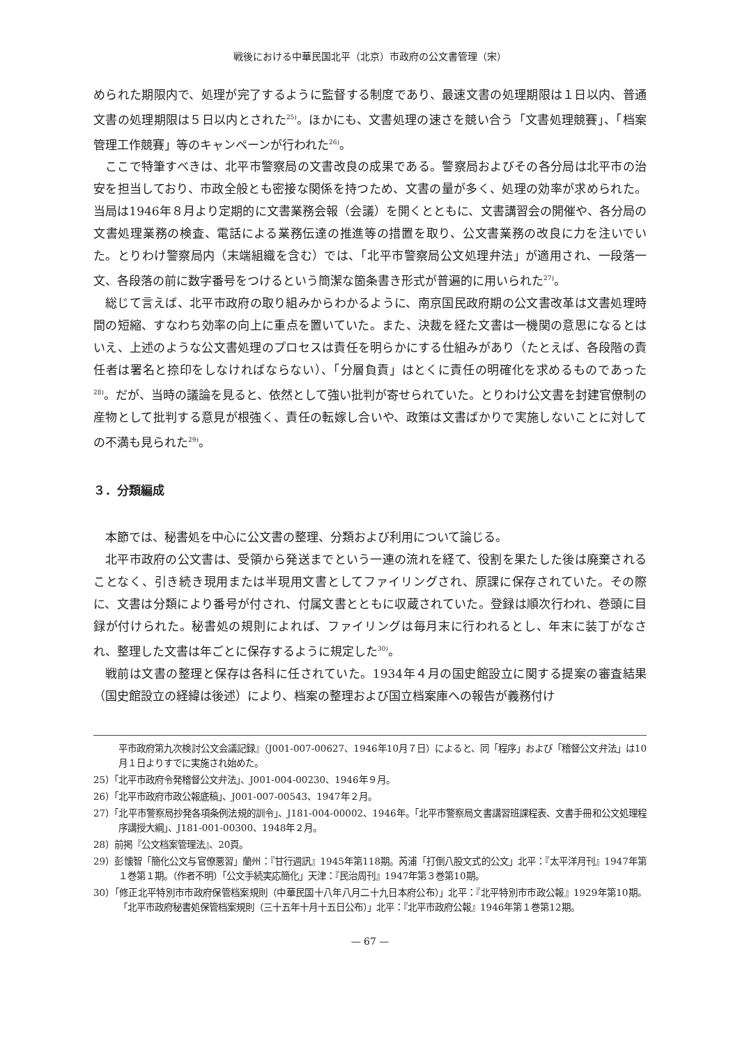戦後における中華民国北平（北京）市政府の公文書管理（宋）
められた期限内で、処理が完了するように監督する制度であり、最速文書の処理期限は１日以内、普通文書の処理期限は５日以内とされた<sup>25)</sup>。ほかにも、文書処理の速さを競い合う「文書処理競賽」、「档案管理工作競賽」等のキャンペーンが行われた<sup>26)</sup>。
ここで特筆すべきは、北平市警察局の文書改良の成果である。警察局およびその各分局は北平市の治安を担当しており、市政全般とも密接な関係を持つため、文書の量が多く、処理の効率が求められた。当局は1946年８月より定期的に文書業務会報（会議）を開くとともに、文書講習会の開催や、各分局の文書処理業務の検査、電話による業務伝達の推進等の措置を取り、公文書業務の改良に力を注いでいた。とりわけ警察局内（末端組織を含む）では、「北平市警察局公文処理弁法」が適用され、一段落一文、各段落の前に数字番号をつけるという簡潔な箇条書き形式が普遍的に用いられた<sup>27)</sup>。
総じて言えば、北平市政府の取り組みからわかるように、南京国民政府期の公文書改革は文書処理時間の短縮、すなわち効率の向上に重点を置いていた。また、決裁を経た文書は一機関の意思になるとはいえ、上述のような公文書処理のプロセスは責任を明らかにする仕組みがあり（たとえば、各段階の責任者は署名と捺印をしなければならない）、「分層負責」はとくに責任の明確化を求めるものであった<sup>28)</sup>。だが、当時の議論を見ると、依然として強い批判が寄せられていた。とりわけ公文書を封建官僚制の産物として批判する意見が根強く、責任の転嫁し合いや、政策は文書ばかりで実施しないことに対しての不満も見られた<sup>29)</sup>。
３．分類編成
本節では、秘書処を中心に公文書の整理、分類および利用について論じる。
北平市政府の公文書は、受領から発送までという一連の流れを経て、役割を果たした後は廃棄されることなく、引き続き現用または半現用文書としてファイリングされ、原課に保存されていた。その際に、文書は分類により番号が付され、付属文書とともに収蔵されていた。登録は順次行われ、巻頭に目録が付けられた。秘書処の規則によれば、ファイリングは毎月末に行われるとし、年末に装丁がなされ、整理した文書は年ごとに保存するように規定した<sup>30)</sup>。
戦前は文書の整理と保存は各科に任されていた。1934年４月の国史館設立に関する提案の審査結果（国史館設立の経緯は後述）により、档案の整理および国立档案庫への報告が義務付け
平市政府第九次検討公文会議記録』（J001-007-00627、1946年10月７日）によると、同「程序」および「稽督公文弁法」は10月１日よりすでに実施され始めた。
25）「北平市政府令発稽督公文弁法」、J001-004-00230、1946年９月。
26）「北平市政府市政公報底稿」、J001-007-00543、1947年２月。
27）「北平市警察局抄発各項条例法規的訓令」、J181-004-00002、1946年。「北平市警察局文書講習班課程表、文書手冊和公文処理程序講授大綱」、J181-001-00300、1948年２月。
28）前掲『公文档案管理法』、20頁。
29）彭懐智「簡化公文与官僚悪習」蘭州：『甘行週訊』1945年第118期。芮浦「打倒八股文式的公文」北平：『太平洋月刊』1947年第１巻第１期。（作者不明）「公文手続実応簡化」天津：『民治周刊』1947年第３巻第10期。
30）「修正北平特別市市政府保管档案規則（中華民国十八年八月二十九日本府公布）」北平：『北平特別市市政公報』1929年第10期。「北平市政府秘書処保管档案規則（三十五年十月十五日公布）」北平：『北平市政府公報』1946年第１巻第12期。
— 67 —